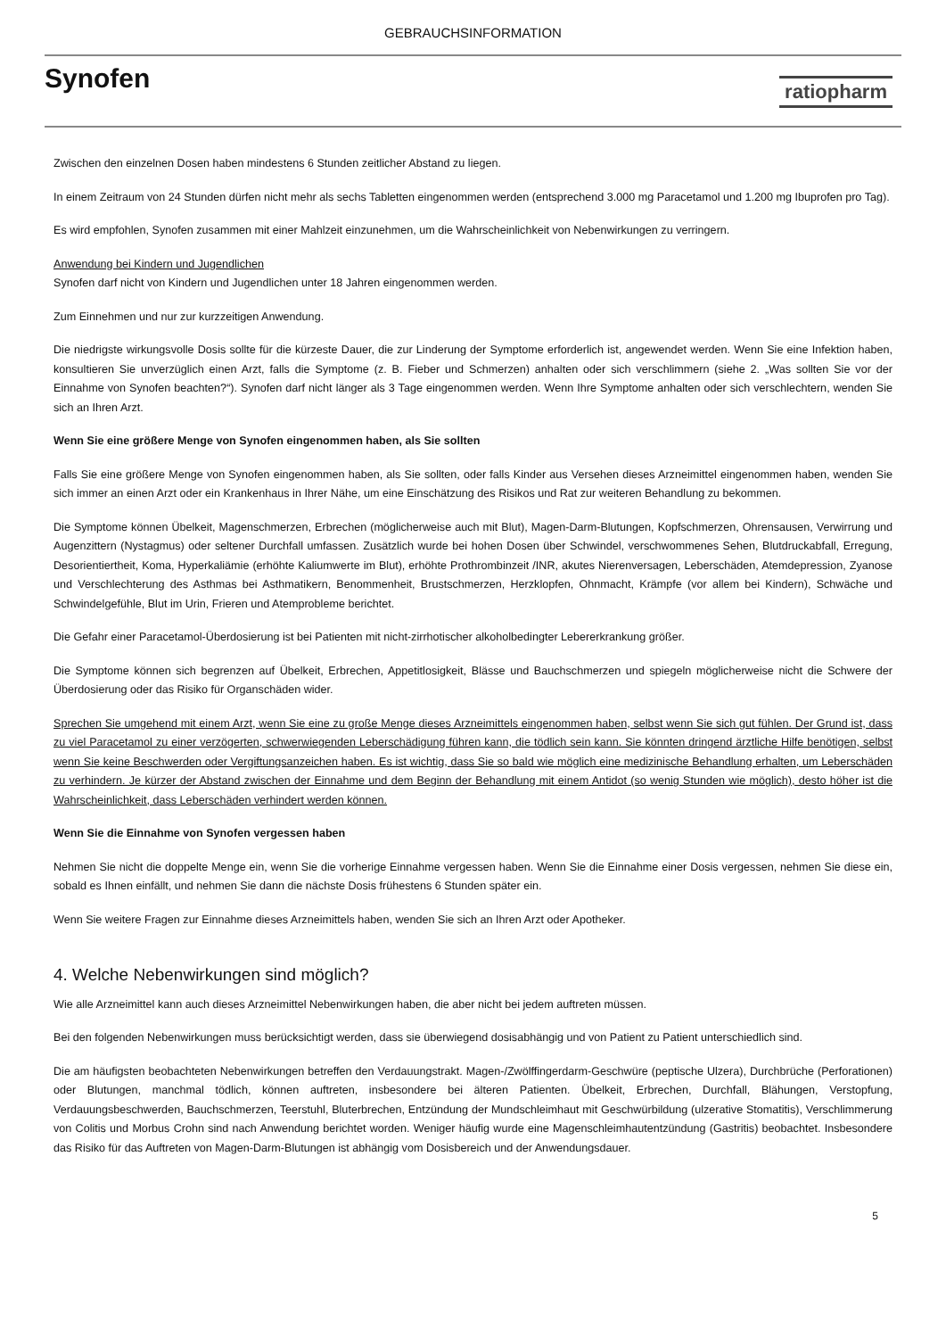GEBRAUCHSINFORMATION
Synofen
ratiopharm
Zwischen den einzelnen Dosen haben mindestens 6 Stunden zeitlicher Abstand zu liegen.
In einem Zeitraum von 24 Stunden dürfen nicht mehr als sechs Tabletten eingenommen werden (entsprechend 3.000 mg Paracetamol und 1.200 mg Ibuprofen pro Tag).
Es wird empfohlen, Synofen zusammen mit einer Mahlzeit einzunehmen, um die Wahrscheinlichkeit von Nebenwirkungen zu verringern.
Anwendung bei Kindern und Jugendlichen
Synofen darf nicht von Kindern und Jugendlichen unter 18 Jahren eingenommen werden.
Zum Einnehmen und nur zur kurzzeitigen Anwendung.
Die niedrigste wirkungsvolle Dosis sollte für die kürzeste Dauer, die zur Linderung der Symptome erforderlich ist, angewendet werden. Wenn Sie eine Infektion haben, konsultieren Sie unverzüglich einen Arzt, falls die Symptome (z. B. Fieber und Schmerzen) anhalten oder sich verschlimmern (siehe 2. „Was sollten Sie vor der Einnahme von Synofen beachten?“). Synofen darf nicht länger als 3 Tage eingenommen werden. Wenn Ihre Symptome anhalten oder sich verschlechtern, wenden Sie sich an Ihren Arzt.
Wenn Sie eine größere Menge von Synofen eingenommen haben, als Sie sollten
Falls Sie eine größere Menge von Synofen eingenommen haben, als Sie sollten, oder falls Kinder aus Versehen dieses Arzneimittel eingenommen haben, wenden Sie sich immer an einen Arzt oder ein Krankenhaus in Ihrer Nähe, um eine Einschätzung des Risikos und Rat zur weiteren Behandlung zu bekommen.
Die Symptome können Übelkeit, Magenschmerzen, Erbrechen (möglicherweise auch mit Blut), Magen-Darm-Blutungen, Kopfschmerzen, Ohrensausen, Verwirrung und Augenzittern (Nystagmus) oder seltener Durchfall umfassen. Zusätzlich wurde bei hohen Dosen über Schwindel, verschwommenes Sehen, Blutdruckabfall, Erregung, Desorientiertheit, Koma, Hyperkaliämie (erhöhte Kaliumwerte im Blut), erhöhte Prothrombinzeit /INR, akutes Nierenversagen, Leberschäden, Atemdepression, Zyanose und Verschlechterung des Asthmas bei Asthmatikern, Benommenheit, Brustschmerzen, Herzklopfen, Ohnmacht, Krämpfe (vor allem bei Kindern), Schwäche und Schwindelgefühle, Blut im Urin, Frieren und Atemprobleme berichtet.
Die Gefahr einer Paracetamol-Überdosierung ist bei Patienten mit nicht-zirrhotischer alkoholbedingter Lebererkrankung größer.
Die Symptome können sich begrenzen auf Übelkeit, Erbrechen, Appetitlosigkeit, Blässe und Bauchschmerzen und spiegeln möglicherweise nicht die Schwere der Überdosierung oder das Risiko für Organschäden wider.
Sprechen Sie umgehend mit einem Arzt, wenn Sie eine zu große Menge dieses Arzneimittels eingenommen haben, selbst wenn Sie sich gut fühlen. Der Grund ist, dass zu viel Paracetamol zu einer verzögerten, schwerwiegenden Leberschädigung führen kann, die tödlich sein kann. Sie könnten dringend ärztliche Hilfe benötigen, selbst wenn Sie keine Beschwerden oder Vergiftungsanzeichen haben. Es ist wichtig, dass Sie so bald wie möglich eine medizinische Behandlung erhalten, um Leberschäden zu verhindern. Je kürzer der Abstand zwischen der Einnahme und dem Beginn der Behandlung mit einem Antidot (so wenig Stunden wie möglich), desto höher ist die Wahrscheinlichkeit, dass Leberschäden verhindert werden können.
Wenn Sie die Einnahme von Synofen vergessen haben
Nehmen Sie nicht die doppelte Menge ein, wenn Sie die vorherige Einnahme vergessen haben. Wenn Sie die Einnahme einer Dosis vergessen, nehmen Sie diese ein, sobald es Ihnen einfällt, und nehmen Sie dann die nächste Dosis frühestens 6 Stunden später ein.
Wenn Sie weitere Fragen zur Einnahme dieses Arzneimittels haben, wenden Sie sich an Ihren Arzt oder Apotheker.
4. Welche Nebenwirkungen sind möglich?
Wie alle Arzneimittel kann auch dieses Arzneimittel Nebenwirkungen haben, die aber nicht bei jedem auftreten müssen.
Bei den folgenden Nebenwirkungen muss berücksichtigt werden, dass sie überwiegend dosisabhängig und von Patient zu Patient unterschiedlich sind.
Die am häufigsten beobachteten Nebenwirkungen betreffen den Verdauungstrakt. Magen-/Zwölffingerdarm-Geschwüre (peptische Ulzera), Durchbrüche (Perforationen) oder Blutungen, manchmal tödlich, können auftreten, insbesondere bei älteren Patienten. Übelkeit, Erbrechen, Durchfall, Blähungen, Verstopfung, Verdauungsbeschwerden, Bauchschmerzen, Teerstuhl, Bluterbrechen, Entzündung der Mundschleimhaut mit Geschwürbildung (ulzerative Stomatitis), Verschlimmerung von Colitis und Morbus Crohn sind nach Anwendung berichtet worden. Weniger häufig wurde eine Magenschleimhautentzündung (Gastritis) beobachtet. Insbesondere das Risiko für das Auftreten von Magen-Darm-Blutungen ist abhängig vom Dosisbereich und der Anwendungsdauer.
5